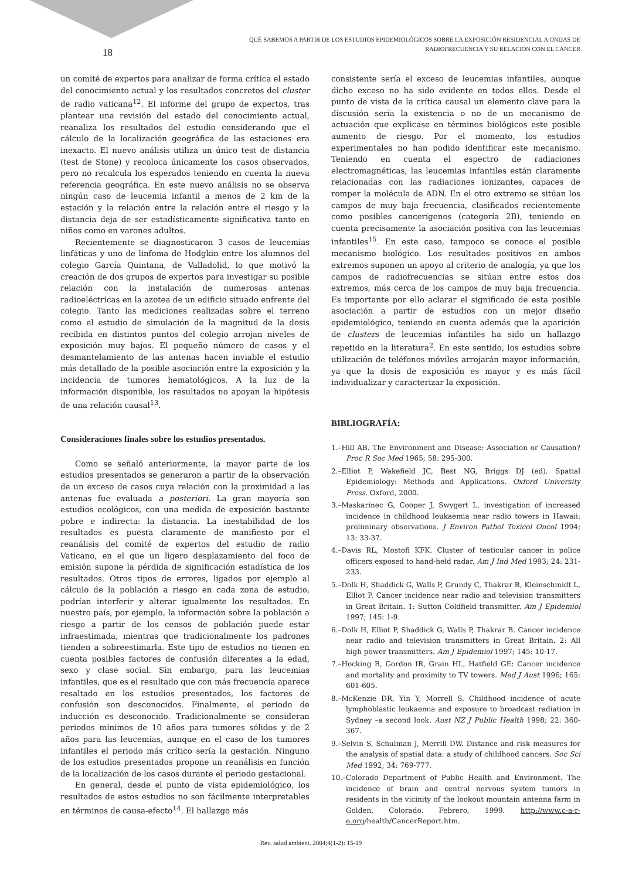QUÉ SABEMOS A PARTIR DE LOS ESTUDIOS EPIDEMIOLÓGICOS SOBRE LA EXPOSICIÓN RESIDENCIAL A ONDAS DE
RADIOFRECUENCIA Y SU RELACIÓN CON EL CÁNCER
18
un comité de expertos para analizar de forma crítica el estado del conocimiento actual y los resultados concretos del cluster de radio vaticana<sup>12</sup>. El informe del grupo de expertos, tras plantear una revisión del estado del conocimiento actual, reanaliza los resultados del estudio considerando que el cálculo de la localización geográfica de las estaciones era inexacto. El nuevo análisis utiliza un único test de distancia (test de Stone) y recoloca únicamente los casos observados, pero no recalcula los esperados teniendo en cuenta la nueva referencia geográfica. En este nuevo análisis no se observa ningún caso de leucemia infantil a menos de 2 km de la estación y la relación entre la relación entre el riesgo y la distancia deja de ser estadísticamente significativa tanto en niños como en varones adultos.
Recientemente se diagnosticaron 3 casos de leucemias linfáticas y uno de linfoma de Hodgkin entre los alumnos del colegio García Quintana, de Valladolid, lo que motivó la creación de dos grupos de expertos para investigar su posible relación con la instalación de numerosas antenas radioeléctricas en la azotea de un edificio situado enfrente del colegio. Tanto las mediciones realizadas sobre el terreno como el estudio de simulación de la magnitud de la dosis recibida en distintos puntos del colegio arrojan niveles de exposición muy bajos. El pequeño número de casos y el desmantelamiento de las antenas hacen inviable el estudio más detallado de la posible asociación entre la exposición y la incidencia de tumores hematológicos. A la luz de la información disponible, los resultados no apoyan la hipótesis de una relación causal<sup>13</sup>.
Consideraciones finales sobre los estudios presentados.
Como se señaló anteriormente, la mayor parte de los estudios presentados se generaron a partir de la observación de un exceso de casos cuya relación con la proximidad a las antenas fue evaluada a posteriori. La gran mayoría son estudios ecológicos, con una medida de exposición bastante pobre e indirecta: la distancia. La inestabilidad de los resultados es puesta claramente de manifiesto por el reanálisis del comité de expertos del estudio de radio Vaticano, en el que un ligero desplazamiento del foco de emisión supone la pérdida de significación estadística de los resultados. Otros tipos de errores, ligados por ejemplo al cálculo de la población a riesgo en cada zona de estudio, podrían interferir y alterar igualmente los resultados. En nuestro país, por ejemplo, la información sobre la población a riesgo a partir de los censos de población puede estar infraestimada, mientras que tradicionalmente los padrones tienden a sobreestimarla. Este tipo de estudios no tienen en cuenta posibles factores de confusión diferentes a la edad, sexo y clase social. Sin embargo, para las leucemias infantiles, que es el resultado que con más frecuencia aparece resaltado en los estudios presentados, los factores de confusión son desconocidos. Finalmente, el periodo de inducción es desconocido. Tradicionalmente se consideran periodos mínimos de 10 años para tumores sólidos y de 2 años para las leucemias, aunque en el caso de los tumores infantiles el periodo más crítico sería la gestación. Ninguno de los estudios presentados propone un reanálisis en función de la localización de los casos durante el periodo gestacional.
En general, desde el punto de vista epidemiológico, los resultados de estos estudios no son fácilmente interpretables en términos de causa-efecto<sup>14</sup>. El hallazgo más
consistente sería el exceso de leucemias infantiles, aunque dicho exceso no ha sido evidente en todos ellos. Desde el punto de vista de la crítica causal un elemento clave para la discusión sería la existencia o no de un mecanismo de actuación que explicase en términos biológicos este posible aumento de riesgo. Por el momento, los estudios experimentales no han podido identificar este mecanismo. Teniendo en cuenta el espectro de radiaciones electromagnéticas, las leucemias infantiles están claramente relacionadas con las radiaciones ionizantes, capaces de romper la molécula de ADN. En el otro extremo se sitúan los campos de muy baja frecuencia, clasificados recientemente como posibles cancerígenos (categoría 2B), teniendo en cuenta precisamente la asociación positiva con las leucemias infantiles<sup>15</sup>. En este caso, tampoco se conoce el posible mecanismo biológico. Los resultados positivos en ambos extremos suponen un apoyo al criterio de analogía, ya que los campos de radiofrecuencias se sitúan entre estos dos extremos, más cerca de los campos de muy baja frecuencia. Es importante por ello aclarar el significado de esta posible asociación a partir de estudios con un mejor diseño epidemiológico, teniendo en cuenta además que la aparición de clusters de leucemias infantiles ha sido un hallazgo repetido en la literatura<sup>2</sup>. En este sentido, los estudios sobre utilización de teléfonos móviles arrojarán mayor información, ya que la dosis de exposición es mayor y es más fácil individualizar y caracterizar la exposición.
BIBLIOGRAFÍA:
1.–Hill AB. The Environment and Disease: Association or Causation? Proc R Soc Med 1965; 58: 295-300.
2.–Elliot P, Wakefield JC, Best NG, Briggs DJ (ed). Spatial Epidemiology: Methods and Applications. Oxford University Press. Oxford, 2000.
3.–Maskarinec G, Cooper J, Swygert L. investigation of increased incidence in childhood leukaemia near radio towers in Hawaii: preliminary observations. J Environ Pathol Toxicol Oncol 1994; 13: 33-37.
4.–Davis RL, Mostofi KFK. Cluster of testicular cancer in police officers exposed to hand-held radar. Am J Ind Med 1993; 24: 231-233.
5.–Dolk H, Shaddick G, Walls P, Grundy C, Thakrar B, Kleinschmidt L, Elliot P. Cancer incidence near radio and television transmitters in Great Britain. 1: Sutton Coldfield transmitter. Am J Epidemiol 1997; 145: 1-9.
6.–Dolk H, Elliot P, Shaddick G, Walls P, Thakrar B. Cancer incidence near radio and television transmitters in Great Britain. 2: All high power transmitters. Am J Epidemiol 1997; 145: 10-17.
7.–Hocking B, Gordon IR, Grain HL, Hatfield GE: Cancer incidence and mortality and proximity to TV towers. Med J Aust 1996; 165: 601-605.
8.–McKenzie DR, Yin Y, Morrell S. Childhood incidence of acute lymphoblastic leukaemia and exposure to broadcast radiation in Sydney –a second look. Aust NZ J Public Health 1998; 22: 360-367.
9.–Selvin S, Schulman J, Merrill DW. Distance and risk measures for the analysis of spatial data: a study of childhood cancers. Soc Sci Med 1992; 34: 769-777.
10.–Colorado Department of Public Health and Environment. The incidence of brain and central nervous system tumors in residents in the vicinity of the lookout mountain antenna farm in Golden, Colorado. Febrero, 1999. http://www.c-a-r-e.org/health/CancerReport.htm.
Rev. salud ambient. 2004;4(1-2): 15-19